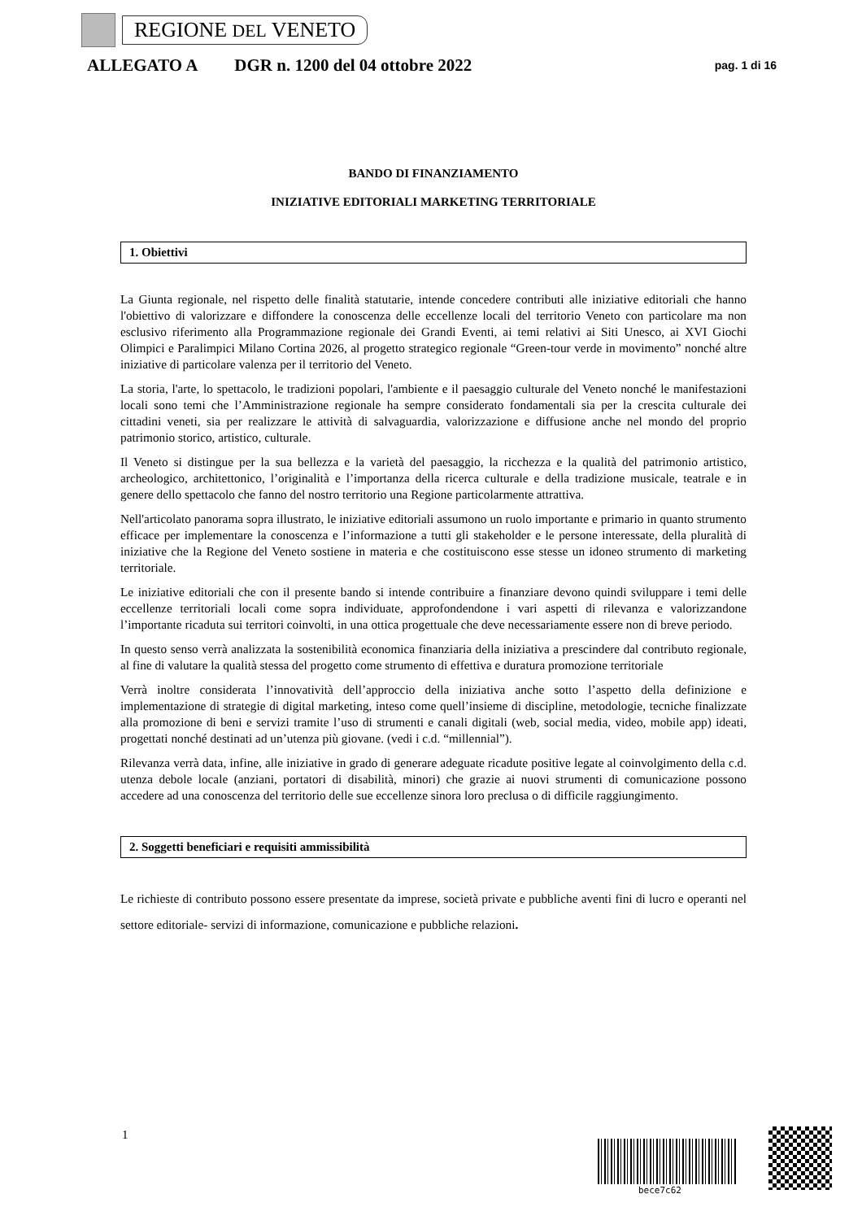REGIONE DEL VENETO
ALLEGATO A DGR n. 1200 del 04 ottobre 2022 pag. 1 di 16
BANDO DI FINANZIAMENTO
INIZIATIVE EDITORIALI MARKETING TERRITORIALE
1. Obiettivi
La Giunta regionale, nel rispetto delle finalità statutarie, intende concedere contributi alle iniziative editoriali che hanno l'obiettivo di valorizzare e diffondere la conoscenza delle eccellenze locali del territorio Veneto con particolare ma non esclusivo riferimento alla Programmazione regionale dei Grandi Eventi, ai temi relativi ai Siti Unesco, ai XVI Giochi Olimpici e Paralimpici Milano Cortina 2026, al progetto strategico regionale “Green-tour verde in movimento” nonché altre iniziative di particolare valenza per il territorio del Veneto.
La storia, l'arte, lo spettacolo, le tradizioni popolari, l'ambiente e il paesaggio culturale del Veneto nonché le manifestazioni locali sono temi che l’Amministrazione regionale ha sempre considerato fondamentali sia per la crescita culturale dei cittadini veneti, sia per realizzare le attività di salvaguardia, valorizzazione e diffusione anche nel mondo del proprio patrimonio storico, artistico, culturale.
Il Veneto si distingue per la sua bellezza e la varietà del paesaggio, la ricchezza e la qualità del patrimonio artistico, archeologico, architettonico, l’originalità e l’importanza della ricerca culturale e della tradizione musicale, teatrale e in genere dello spettacolo che fanno del nostro territorio una Regione particolarmente attrattiva.
Nell'articolato panorama sopra illustrato, le iniziative editoriali assumono un ruolo importante e primario in quanto strumento efficace per implementare la conoscenza e l’informazione a tutti gli stakeholder e le persone interessate, della pluralità di iniziative che la Regione del Veneto sostiene in materia e che costituiscono esse stesse un idoneo strumento di marketing territoriale.
Le iniziative editoriali che con il presente bando si intende contribuire a finanziare devono quindi sviluppare i temi delle eccellenze territoriali locali come sopra individuate, approfondendone i vari aspetti di rilevanza e valorizzandone l’importante ricaduta sui territori coinvolti, in una ottica progettuale che deve necessariamente essere non di breve periodo.
In questo senso verrà analizzata la sostenibilità economica finanziaria della iniziativa a prescindere dal contributo regionale, al fine di valutare la qualità stessa del progetto come strumento di effettiva e duratura promozione territoriale
Verrà inoltre considerata l’innovatività dell’approccio della iniziativa anche sotto l’aspetto della definizione e implementazione di strategie di digital marketing, inteso come quell’insieme di discipline, metodologie, tecniche finalizzate alla promozione di beni e servizi tramite l’uso di strumenti e canali digitali (web, social media, video, mobile app) ideati, progettati nonché destinati ad un’utenza più giovane. (vedi i c.d. “millennial”).
Rilevanza verrà data, infine, alle iniziative in grado di generare adeguate ricadute positive legate al coinvolgimento della c.d. utenza debole locale (anziani, portatori di disabilità, minori) che grazie ai nuovi strumenti di comunicazione possono accedere ad una conoscenza del territorio delle sue eccellenze sinora loro preclusa o di difficile raggiungimento.
2. Soggetti beneficiari e requisiti ammissibilità
Le richieste di contributo possono essere presentate da imprese, società private e pubbliche aventi fini di lucro e operanti nel settore editoriale- servizi di informazione, comunicazione e pubbliche relazioni.
1
bece7c62